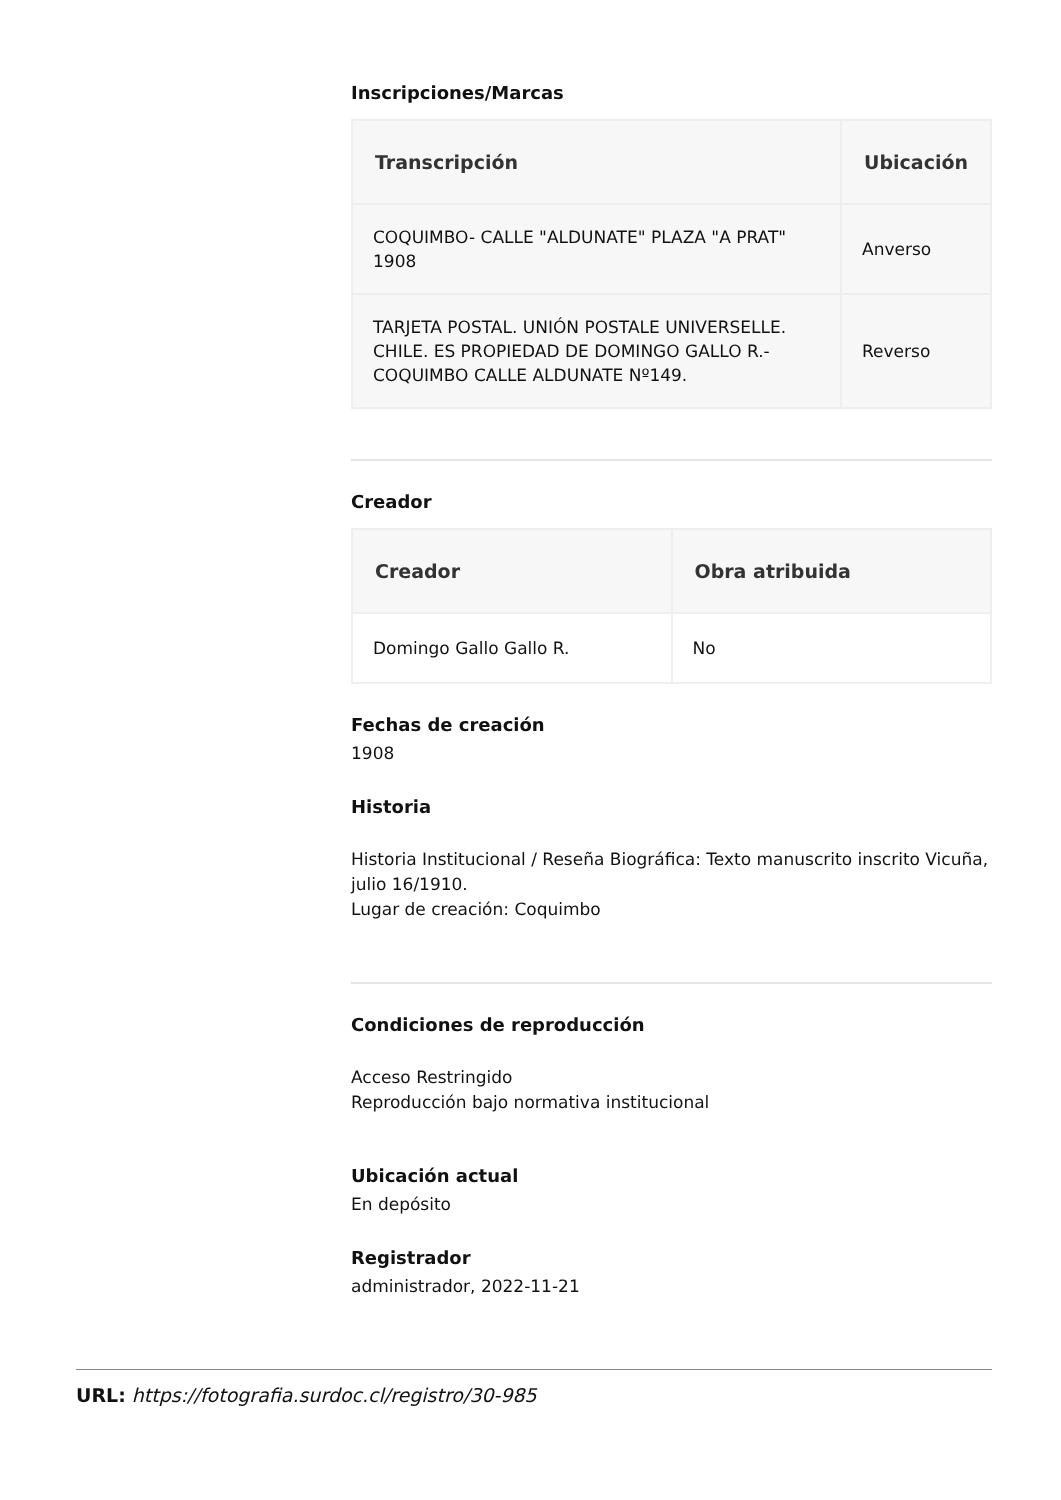Inscripciones/Marcas
| Transcripción | Ubicación |
| --- | --- |
| COQUIMBO- CALLE "ALDUNATE" PLAZA "A PRAT" 1908 | Anverso |
| TARJETA POSTAL. UNIÓN POSTALE UNIVERSELLE. CHILE. ES PROPIEDAD DE DOMINGO GALLO R.-COQUIMBO CALLE ALDUNATE Nº149. | Reverso |
Creador
| Creador | Obra atribuida |
| --- | --- |
| Domingo Gallo Gallo R. | No |
Fechas de creación
1908
Historia
Historia Institucional / Reseña Biográfica: Texto manuscrito inscrito Vicuña, julio 16/1910.
Lugar de creación: Coquimbo
Condiciones de reproducción
Acceso Restringido
Reproducción bajo normativa institucional
Ubicación actual
En depósito
Registrador
administrador, 2022-11-21
URL: https://fotografia.surdoc.cl/registro/30-985